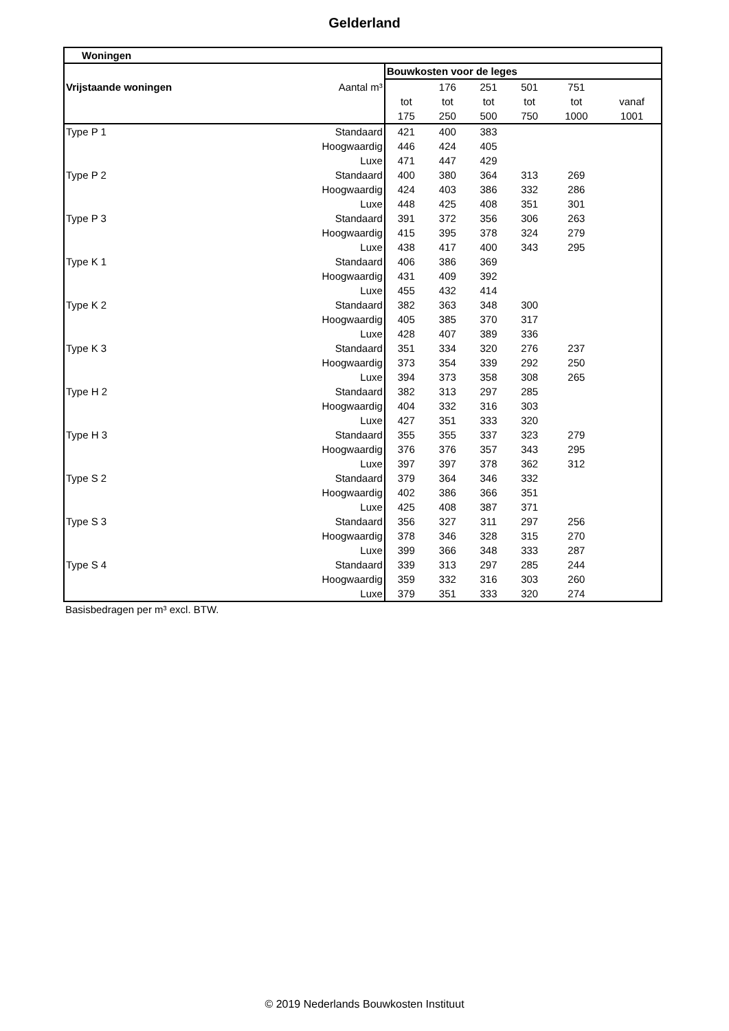Gelderland
| Woningen | | | | | | | | |
| --- | --- | --- | --- | --- | --- | --- | --- | --- |
| | | Bouwkosten voor de leges | | | | | | |
| Vrijstaande woningen | Aantal m³ | | 176 | 251 | 501 | 751 | | |
| | | tot | tot | tot | tot | tot | vanaf | |
| | | 175 | 250 | 500 | 750 | 1000 | 1001 | |
| Type P 1 | Standaard | 421 | 400 | 383 | | | | |
| | Hoogwaardig | 446 | 424 | 405 | | | | |
| | Luxe | 471 | 447 | 429 | | | | |
| Type P 2 | Standaard | 400 | 380 | 364 | 313 | 269 | | |
| | Hoogwaardig | 424 | 403 | 386 | 332 | 286 | | |
| | Luxe | 448 | 425 | 408 | 351 | 301 | | |
| Type P 3 | Standaard | 391 | 372 | 356 | 306 | 263 | | |
| | Hoogwaardig | 415 | 395 | 378 | 324 | 279 | | |
| | Luxe | 438 | 417 | 400 | 343 | 295 | | |
| Type K 1 | Standaard | 406 | 386 | 369 | | | | |
| | Hoogwaardig | 431 | 409 | 392 | | | | |
| | Luxe | 455 | 432 | 414 | | | | |
| Type K 2 | Standaard | 382 | 363 | 348 | 300 | | | |
| | Hoogwaardig | 405 | 385 | 370 | 317 | | | |
| | Luxe | 428 | 407 | 389 | 336 | | | |
| Type K 3 | Standaard | 351 | 334 | 320 | 276 | 237 | | |
| | Hoogwaardig | 373 | 354 | 339 | 292 | 250 | | |
| | Luxe | 394 | 373 | 358 | 308 | 265 | | |
| Type H 2 | Standaard | 382 | 313 | 297 | 285 | | | |
| | Hoogwaardig | 404 | 332 | 316 | 303 | | | |
| | Luxe | 427 | 351 | 333 | 320 | | | |
| Type H 3 | Standaard | 355 | 355 | 337 | 323 | 279 | | |
| | Hoogwaardig | 376 | 376 | 357 | 343 | 295 | | |
| | Luxe | 397 | 397 | 378 | 362 | 312 | | |
| Type S 2 | Standaard | 379 | 364 | 346 | 332 | | | |
| | Hoogwaardig | 402 | 386 | 366 | 351 | | | |
| | Luxe | 425 | 408 | 387 | 371 | | | |
| Type S 3 | Standaard | 356 | 327 | 311 | 297 | 256 | | |
| | Hoogwaardig | 378 | 346 | 328 | 315 | 270 | | |
| | Luxe | 399 | 366 | 348 | 333 | 287 | | |
| Type S 4 | Standaard | 339 | 313 | 297 | 285 | 244 | | |
| | Hoogwaardig | 359 | 332 | 316 | 303 | 260 | | |
| | Luxe | 379 | 351 | 333 | 320 | 274 | | |
Basisbedragen per m³ excl. BTW.
© 2019 Nederlands Bouwkosten Instituut